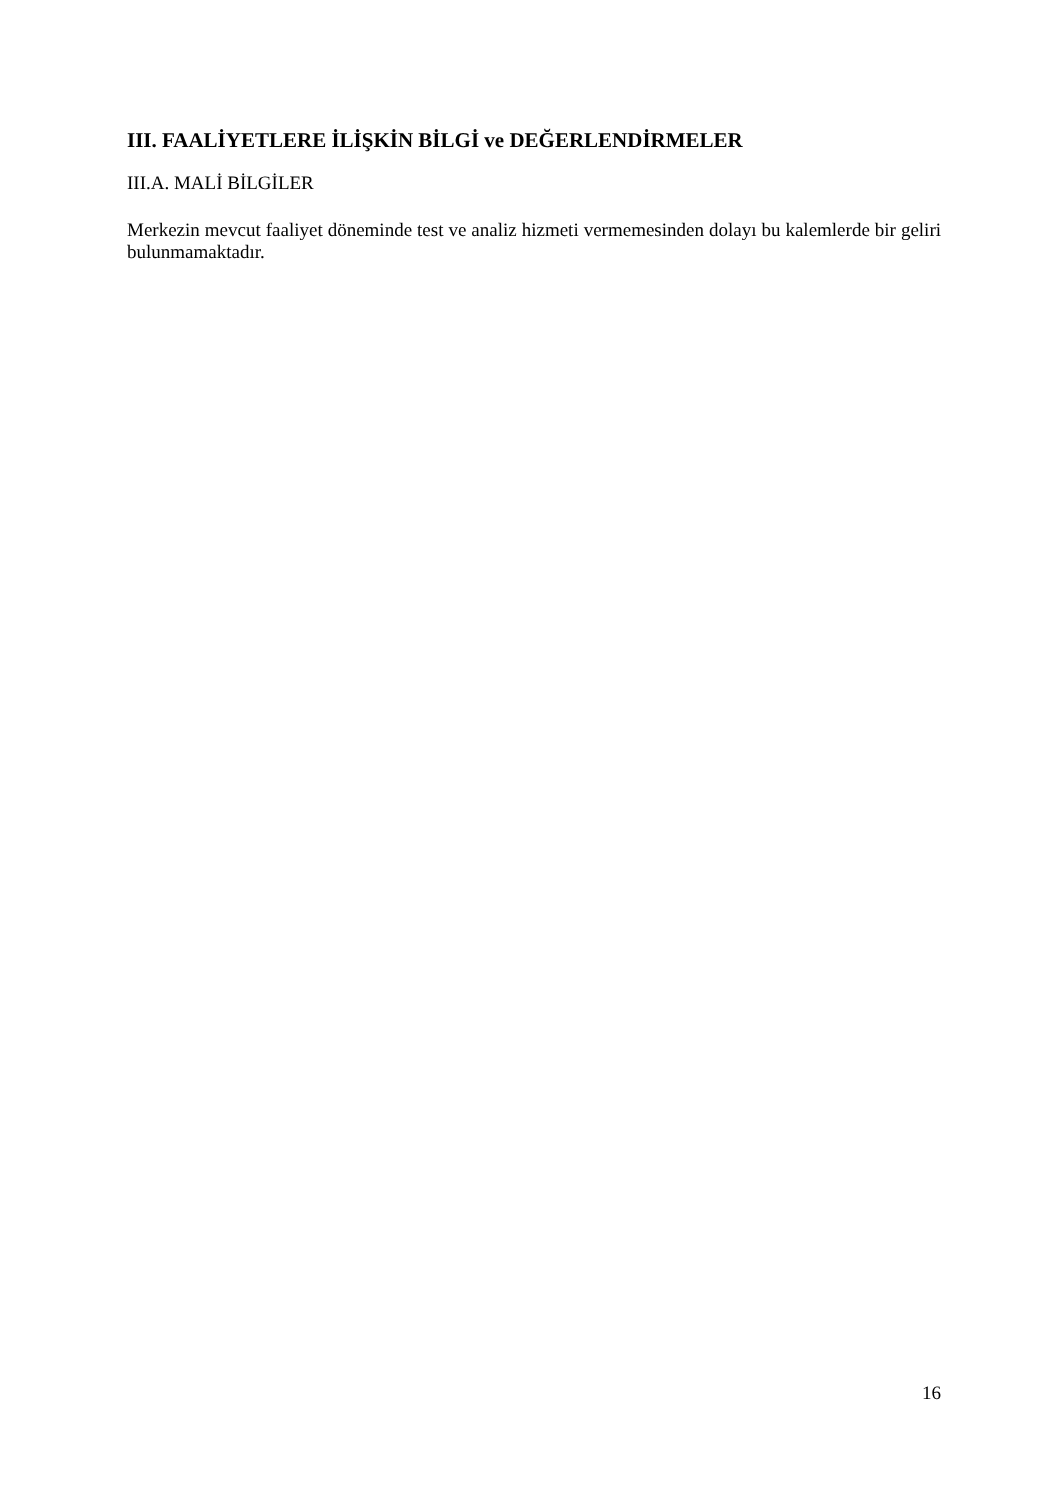III. FAALİYETLERE İLİŞKİN BİLGİ ve DEĞERLENDİRMELER
III.A. MALİ BİLGİLER
Merkezin mevcut faaliyet döneminde test ve analiz hizmeti vermemesinden dolayı bu kalemlerde bir geliri bulunmamaktadır.
16